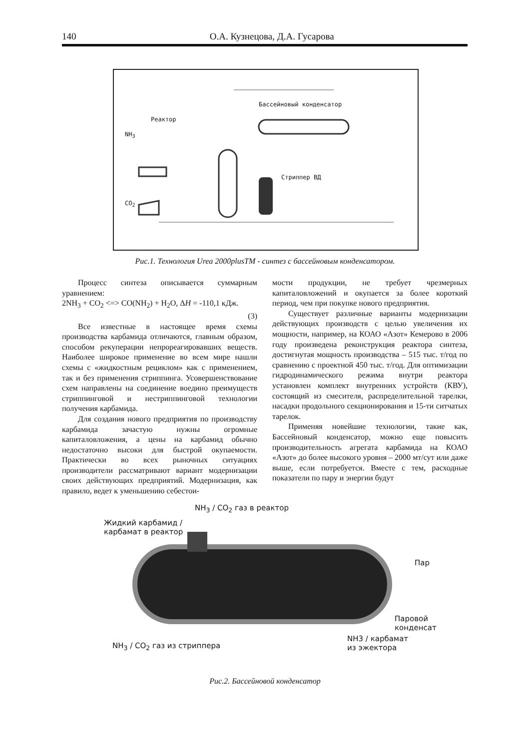140 О.А. Кузнецова, Д.А. Гусарова
Бассейновый конденсатор
Реактор
NH<sub>3</sub>
Стриппер ВД
CO<sub>2</sub>
Рис.1. Технология Urea 2000plusTM - синтез с бассейновым конденсатором.
Процесс синтеза описывается суммарным уравнением:
2NH<sub>3</sub> + CO<sub>2</sub> <=> CO(NH<sub>2</sub>) + H<sub>2</sub>O, ΔH = -110,1 кДж.
(3)
Все известные в настоящее время схемы производства карбамида отличаются, главным образом, способом рекуперации непрореагировавших веществ. Наиболее широкое применение во всем мире нашли схемы с «жидкостным рециклом» как с применением, так и без применения стриппинга. Усовершенствование схем направлены на соединение воедино преимуществ стриппинговой и нестриппинговой технологии получения карбамида.
Для создания нового предприятия по производству карбамида зачастую нужны огромные капиталовложения, а цены на карбамид обычно недостаточно высоки для быстрой окупаемости. Практически во всех рыночных ситуациях производители рассматривают вариант модернизации своих действующих предприятий. Модернизация, как правило, ведет к уменьшению себестои-
мости продукции, не требует чрезмерных капиталовложений и окупается за более короткий период, чем при покупке нового предприятия.
Существует различные варианты модернизации действующих производств с целью увеличения их мощности, например, на КОАО «Азот» Кемерово в 2006 году произведена реконструкция реактора синтеза, достигнутая мощность производства – 515 тыс. т/год по сравнению с проектной 450 тыс. т/год. Для оптимизации гидродинамического режима внутри реактора установлен комплект внутренних устройств (КВУ), состоящий из смесителя, распределительной тарелки, насадки продольного секционирования и 15-ти ситчатых тарелок.
Применяя новейшие технологии, такие как, Бассейновый конденсатор, можно еще повысить производительность агрегата карбамида на КОАО «Азот» до более высокого уровня – 2000 мт/сут или даже выше, если потребуется. Вместе с тем, расходные показатели по пару и энергии будут
NH<sub>3</sub> / CO<sub>2</sub> газ в реактор
Жидкий карбамид /
карбамат в реактор
Пар
Паровой
конденсат
NH<sub>3</sub> / CO<sub>2</sub> газ из стриппера
NH3 / карбамат
из эжектора
Рис.2. Бассейновой конденсатор